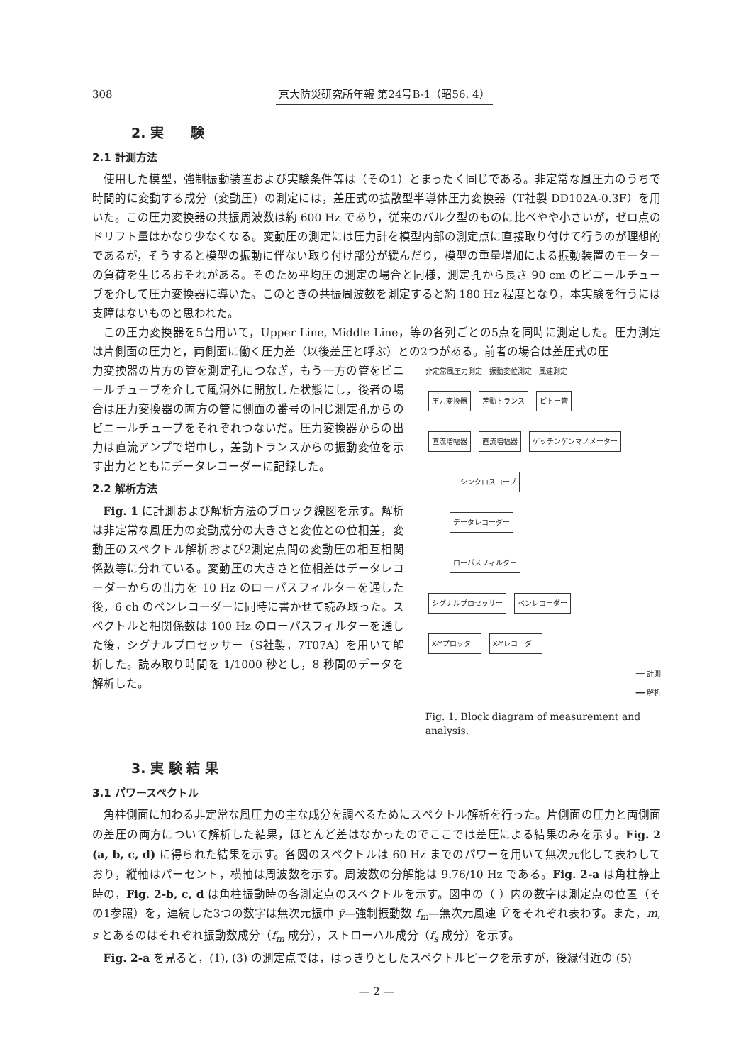308 京大防災研究所年報 第24号B-1（昭56. 4）
2. 実　　験
2.1 計測方法
使用した模型，強制振動装置および実験条件等は（その1）とまったく同じである。非定常な風圧力のうちで時間的に変動する成分（変動圧）の測定には，差圧式の拡散型半導体圧力変換器（T社製 DD102A-0.3F）を用いた。この圧力変換器の共振周波数は約 600 Hz であり，従来のバルク型のものに比べやや小さいが，ゼロ点のドリフト量はかなり少なくなる。変動圧の測定には圧力計を模型内部の測定点に直接取り付けて行うのが理想的であるが，そうすると模型の振動に伴ない取り付け部分が緩んだり，模型の重量増加による振動装置のモーターの負荷を生じるおそれがある。そのため平均圧の測定の場合と同様，測定孔から長さ 90 cm のビニールチューブを介して圧力変換器に導いた。このときの共振周波数を測定すると約 180 Hz 程度となり，本実験を行うには支障はないものと思われた。
この圧力変換器を5台用いて，Upper Line, Middle Line，等の各列ごとの5点を同時に測定した。圧力測定は片側面の圧力と，両側面に働く圧力差（以後差圧と呼ぶ）との2つがある。前者の場合は差圧式の圧
力変換器の片方の管を測定孔につなぎ，もう一方の管をビニールチューブを介して風洞外に開放した状態にし，後者の場合は圧力変換器の両方の管に側面の番号の同じ測定孔からのビニールチューブをそれぞれつないだ。圧力変換器からの出力は直流アンプで増巾し，差動トランスからの振動変位を示す出力とともにデータレコーダーに記録した。
2.2 解析方法
Fig. 1 に計測および解析方法のブロック線図を示す。解析は非定常な風圧力の変動成分の大きさと変位との位相差，変動圧のスペクトル解析および2測定点間の変動圧の相互相関係数等に分れている。変動圧の大きさと位相差はデータレコーダーからの出力を 10 Hz のローパスフィルターを通した後，6 ch のペンレコーダーに同時に書かせて読み取った。スペクトルと相関係数は 100 Hz のローパスフィルターを通した後，シグナルプロセッサー（S社製，7T07A）を用いて解析した。読み取り時間を 1/1000 秒とし，8 秒間のデータを解析した。
非定常風圧力測定　振動変位測定　風速測定
圧力変換器 差動トランス ピトー管
直流増幅器 直流増幅器 ゲッチンゲンマノメーター
シンクロスコープ
データレコーダー
ローパスフィルター
シグナルプロセッサー ペンレコーダー
X-Yプロッター X-Yレコーダー
── 計測
━━ 解析
Fig. 1. Block diagram of measurement and analysis.
3. 実 験 結 果
3.1 パワースペクトル
角柱側面に加わる非定常な風圧力の主な成分を調べるためにスペクトル解析を行った。片側面の圧力と両側面の差圧の両方について解析した結果，ほとんど差はなかったのでここでは差圧による結果のみを示す。Fig. 2 (a, b, c, d) に得られた結果を示す。各図のスペクトルは 60 Hz までのパワーを用いて無次元化して表わしており，縦軸はパーセント，横軸は周波数を示す。周波数の分解能は 9.76/10 Hz である。Fig. 2-a は角柱静止時の，Fig. 2-b, c, d は角柱振動時の各測定点のスペクトルを示す。図中の（ ）内の数字は測定点の位置（その1参照）を，連続した3つの数字は無次元振巾 ȳ—強制振動数 f<sub>m</sub>—無次元風速 V̄ をそれぞれ表わす。また，m, s とあるのはそれぞれ振動数成分（f<sub>m</sub> 成分），ストローハル成分（f<sub>s</sub> 成分）を示す。
Fig. 2-a を見ると，(1), (3) の測定点では，はっきりとしたスペクトルピークを示すが，後縁付近の (5)
— 2 —